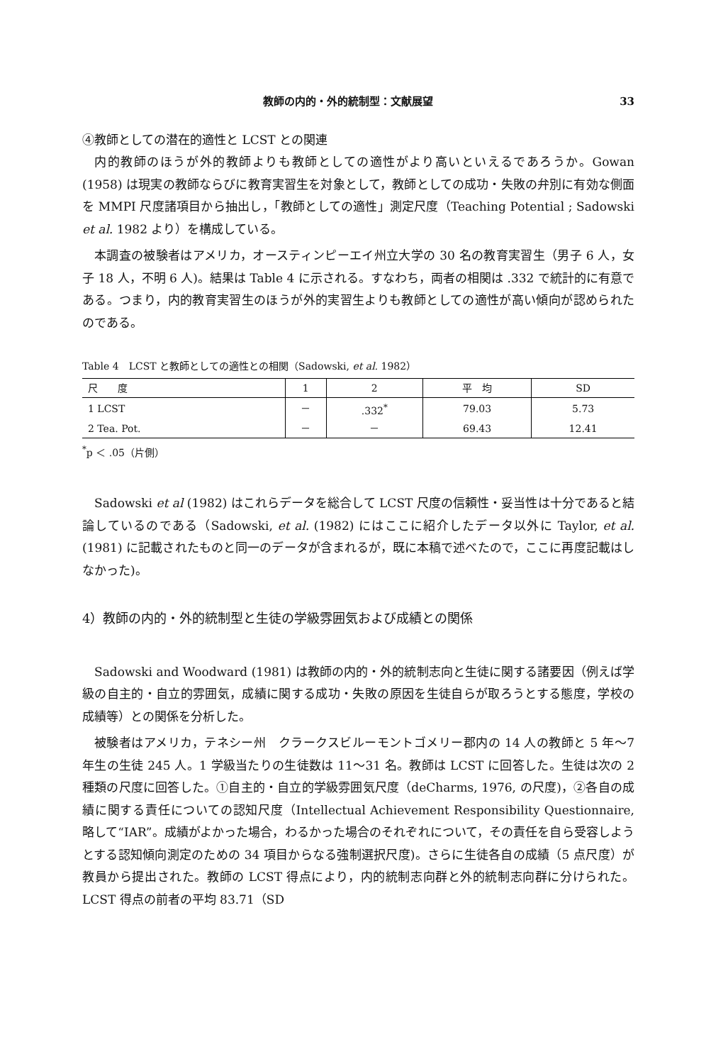教師の内的・外的統制型：文献展望 33
④教師としての潜在的適性と LCST との関連
内的教師のほうが外的教師よりも教師としての適性がより高いといえるであろうか。Gowan (1958) は現実の教師ならびに教育実習生を対象として，教師としての成功・失敗の弁別に有効な側面を MMPI 尺度諸項目から抽出し，「教師としての適性」測定尺度（Teaching Potential ; Sadowski et al. 1982 より）を構成している。
本調査の被験者はアメリカ，オースティンピーエイ州立大学の 30 名の教育実習生（男子 6 人，女子 18 人，不明 6 人)。結果は Table 4 に示される。すなわち，両者の相関は .332 で統計的に有意である。つまり，内的教育実習生のほうが外的実習生よりも教師としての適性が高い傾向が認められたのである。
Table 4　LCST と教師としての適性との相関（Sadowski, et al. 1982）
| 尺 度 | 1 | 2 | 平 均 | SD |
| --- | --- | --- | --- | --- |
| 1 LCST | － | .332<sup>*</sup> | 79.03 | 5.73 |
| 2 Tea. Pot. | － | － | 69.43 | 12.41 |
<sup>*</sup> p ＜ .05（片側）
Sadowski et al (1982) はこれらデータを総合して LCST 尺度の信頼性・妥当性は十分であると結論しているのである（Sadowski, et al. (1982) にはここに紹介したデータ以外に Taylor, et al. (1981) に記載されたものと同一のデータが含まれるが，既に本稿で述べたので，ここに再度記載はしなかった)。
4）教師の内的・外的統制型と生徒の学級雰囲気および成績との関係
Sadowski and Woodward (1981) は教師の内的・外的統制志向と生徒に関する諸要因（例えば学級の自主的・自立的雰囲気，成績に関する成功・失敗の原因を生徒自らが取ろうとする態度，学校の成績等）との関係を分析した。
被験者はアメリカ，テネシー州　クラークスビルーモントゴメリー郡内の 14 人の教師と 5 年～7 年生の生徒 245 人。1 学級当たりの生徒数は 11～31 名。教師は LCST に回答した。生徒は次の 2 種類の尺度に回答した。①自主的・自立的学級雰囲気尺度（deCharms, 1976, の尺度)，②各自の成績に関する責任についての認知尺度（Intellectual Achievement Responsibility Questionnaire, 略して“IAR”。成績がよかった場合，わるかった場合のそれぞれについて，その責任を自ら受容しようとする認知傾向測定のための 34 項目からなる強制選択尺度)。さらに生徒各自の成績（5 点尺度）が教員から提出された。教師の LCST 得点により，内的統制志向群と外的統制志向群に分けられた。LCST 得点の前者の平均 83.71（SD